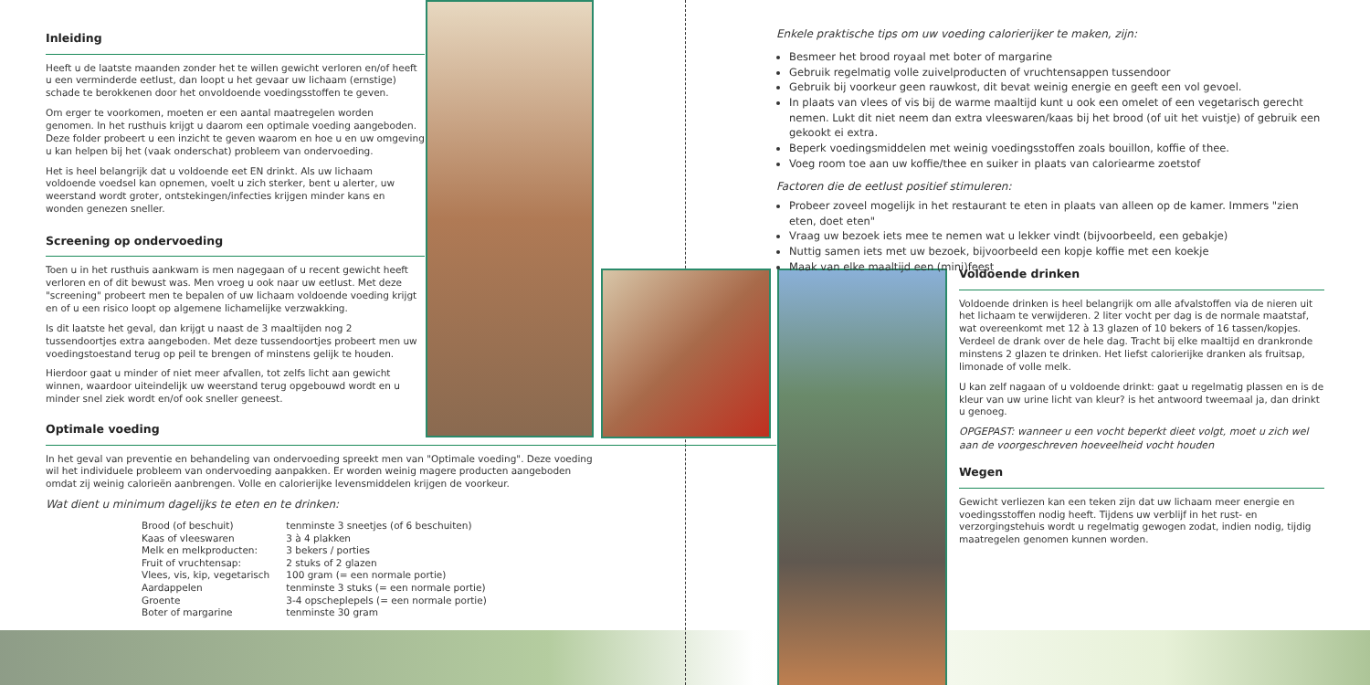Inleiding
Heeft u de laatste maanden zonder het te willen gewicht verloren en/of heeft u een verminderde eetlust, dan loopt u het gevaar uw lichaam (ernstige) schade te berokkenen door het onvoldoende voedingsstoffen te geven.
Om erger te voorkomen, moeten er een aantal maatregelen worden genomen. In het rusthuis krijgt u daarom een optimale voeding aangeboden. Deze folder probeert u een inzicht te geven waarom en hoe u en uw omgeving u kan helpen bij het (vaak onderschat) probleem van ondervoeding.
Het is heel belangrijk dat u voldoende eet EN drinkt. Als uw lichaam voldoende voedsel kan opnemen, voelt u zich sterker, bent u alerter, uw weerstand wordt groter, ontstekingen/infecties krijgen minder kans en wonden genezen sneller.
Screening op ondervoeding
Toen u in het rusthuis aankwam is men nagegaan of u recent gewicht heeft verloren en of dit bewust was. Men vroeg u ook naar uw eetlust. Met deze "screening" probeert men te bepalen of uw lichaam voldoende voeding krijgt en of u een risico loopt op algemene lichamelijke verzwakking.
Is dit laatste het geval, dan krijgt u naast de 3 maaltijden nog 2 tussendoortjes extra aangeboden. Met deze tussendoortjes probeert men uw voedingstoestand terug op peil te brengen of minstens gelijk te houden.
Hierdoor gaat u minder of niet meer afvallen, tot zelfs licht aan gewicht winnen, waardoor uiteindelijk uw weerstand terug opgebouwd wordt en u minder snel ziek wordt en/of ook sneller geneest.
Optimale voeding
In het geval van preventie en behandeling van ondervoeding spreekt men van "Optimale voeding". Deze voeding wil het individuele probleem van ondervoeding aanpakken. Er worden weinig magere producten aangeboden omdat zij weinig calorieën aanbrengen. Volle en calorierijke levensmiddelen krijgen de voorkeur.
Wat dient u minimum dagelijks te eten en te drinken:
| Brood (of beschuit) | tenminste 3 sneetjes (of 6 beschuiten) |
| Kaas of vleeswaren | 3 à 4 plakken |
| Melk en melkproducten: | 3 bekers / porties |
| Fruit of vruchtensap: | 2 stuks of 2 glazen |
| Vlees, vis, kip, vegetarisch | 100 gram (= een normale portie) |
| Aardappelen | tenminste 3 stuks (= een normale portie) |
| Groente | 3-4 opscheplepels (= een normale portie) |
| Boter of margarine | tenminste 30 gram |
Enkele praktische tips om uw voeding calorierijker te maken, zijn:
Besmeer het brood royaal met boter of margarine
Gebruik regelmatig volle zuivelproducten of vruchtensappen tussendoor
Gebruik bij voorkeur geen rauwkost, dit bevat weinig energie en geeft een vol gevoel.
In plaats van vlees of vis bij de warme maaltijd kunt u ook een omelet of een vegetarisch gerecht nemen. Lukt dit niet neem dan extra vleeswaren/kaas bij het brood (of uit het vuistje) of gebruik een gekookt ei extra.
Beperk voedingsmiddelen met weinig voedingsstoffen zoals bouillon, koffie of thee.
Voeg room toe aan uw koffie/thee en suiker in plaats van caloriearme zoetstof
Factoren die de eetlust positief stimuleren:
Probeer zoveel mogelijk in het restaurant te eten in plaats van alleen op de kamer. Immers "zien eten, doet eten"
Vraag uw bezoek iets mee te nemen wat u lekker vindt (bijvoorbeeld, een gebakje)
Nuttig samen iets met uw bezoek, bijvoorbeeld een kopje koffie met een koekje
Maak van elke maaltijd een (mini)feest
Voldoende drinken
Voldoende drinken is heel belangrijk om alle afvalstoffen via de nieren uit het lichaam te verwijderen. 2 liter vocht per dag is de normale maatstaf, wat overeenkomt met 12 à 13 glazen of 10 bekers of 16 tassen/kopjes. Verdeel de drank over de hele dag. Tracht bij elke maaltijd en drankronde minstens 2 glazen te drinken. Het liefst calorierijke dranken als fruitsap, limonade of volle melk.
U kan zelf nagaan of u voldoende drinkt: gaat u regelmatig plassen en is de kleur van uw urine licht van kleur? is het antwoord tweemaal ja, dan drinkt u genoeg.
OPGEPAST: wanneer u een vocht beperkt dieet volgt, moet u zich wel aan de voorgeschreven hoeveelheid vocht houden
Wegen
Gewicht verliezen kan een teken zijn dat uw lichaam meer energie en voedingsstoffen nodig heeft. Tijdens uw verblijf in het rust- en verzorgingstehuis wordt u regelmatig gewogen zodat, indien nodig, tijdig maatregelen genomen kunnen worden.